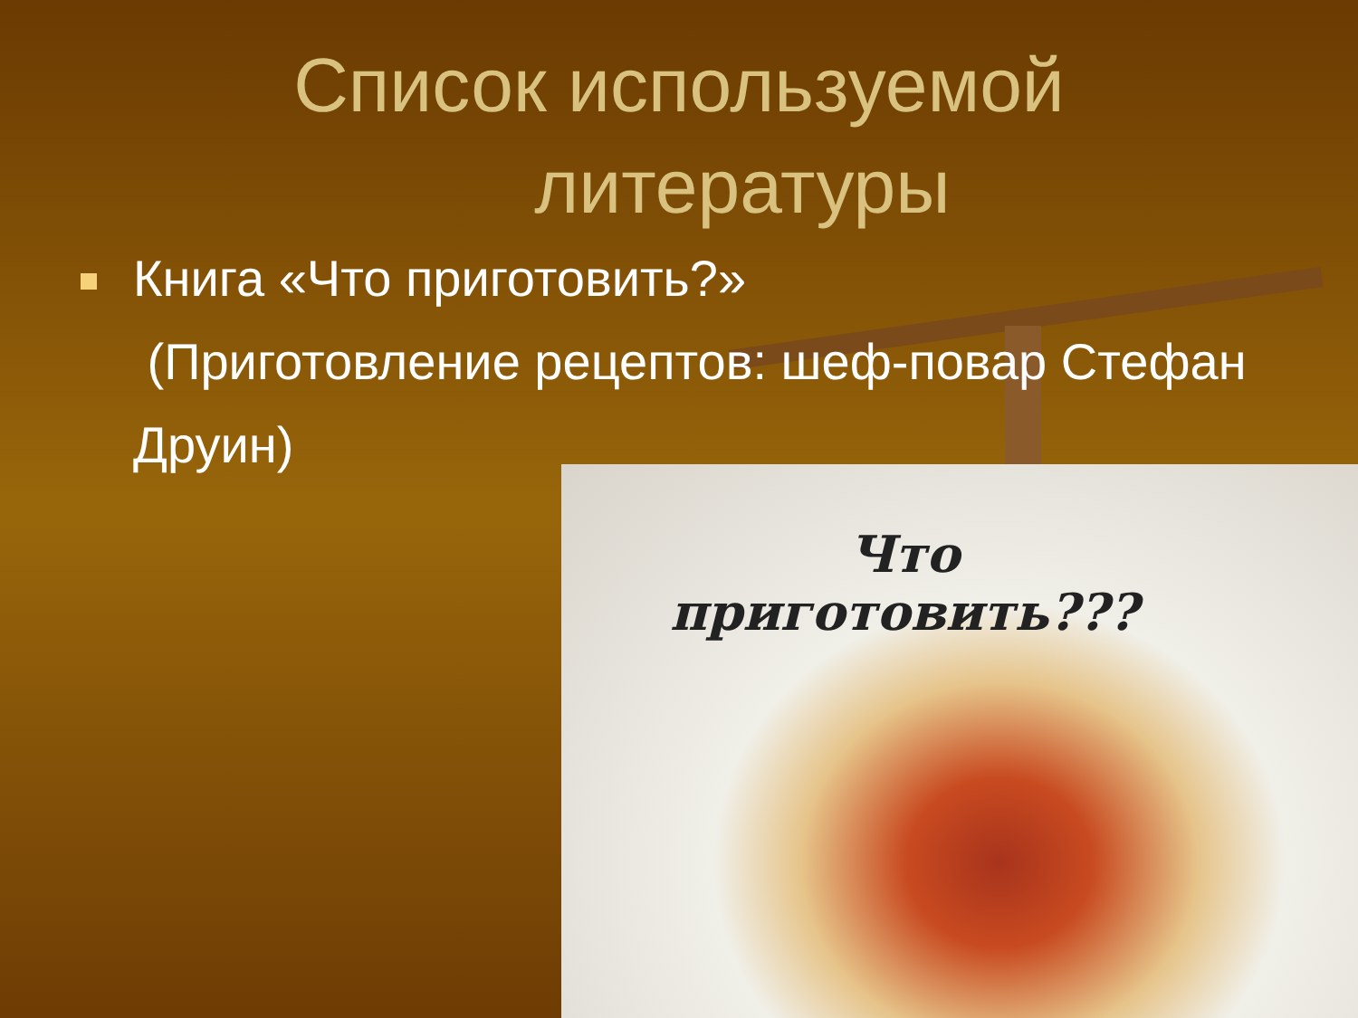Список используемой
литературы
Книга «Что приготовить?»
(Приготовление рецептов: шеф-повар Стефан Друин)
Что
приготовить???